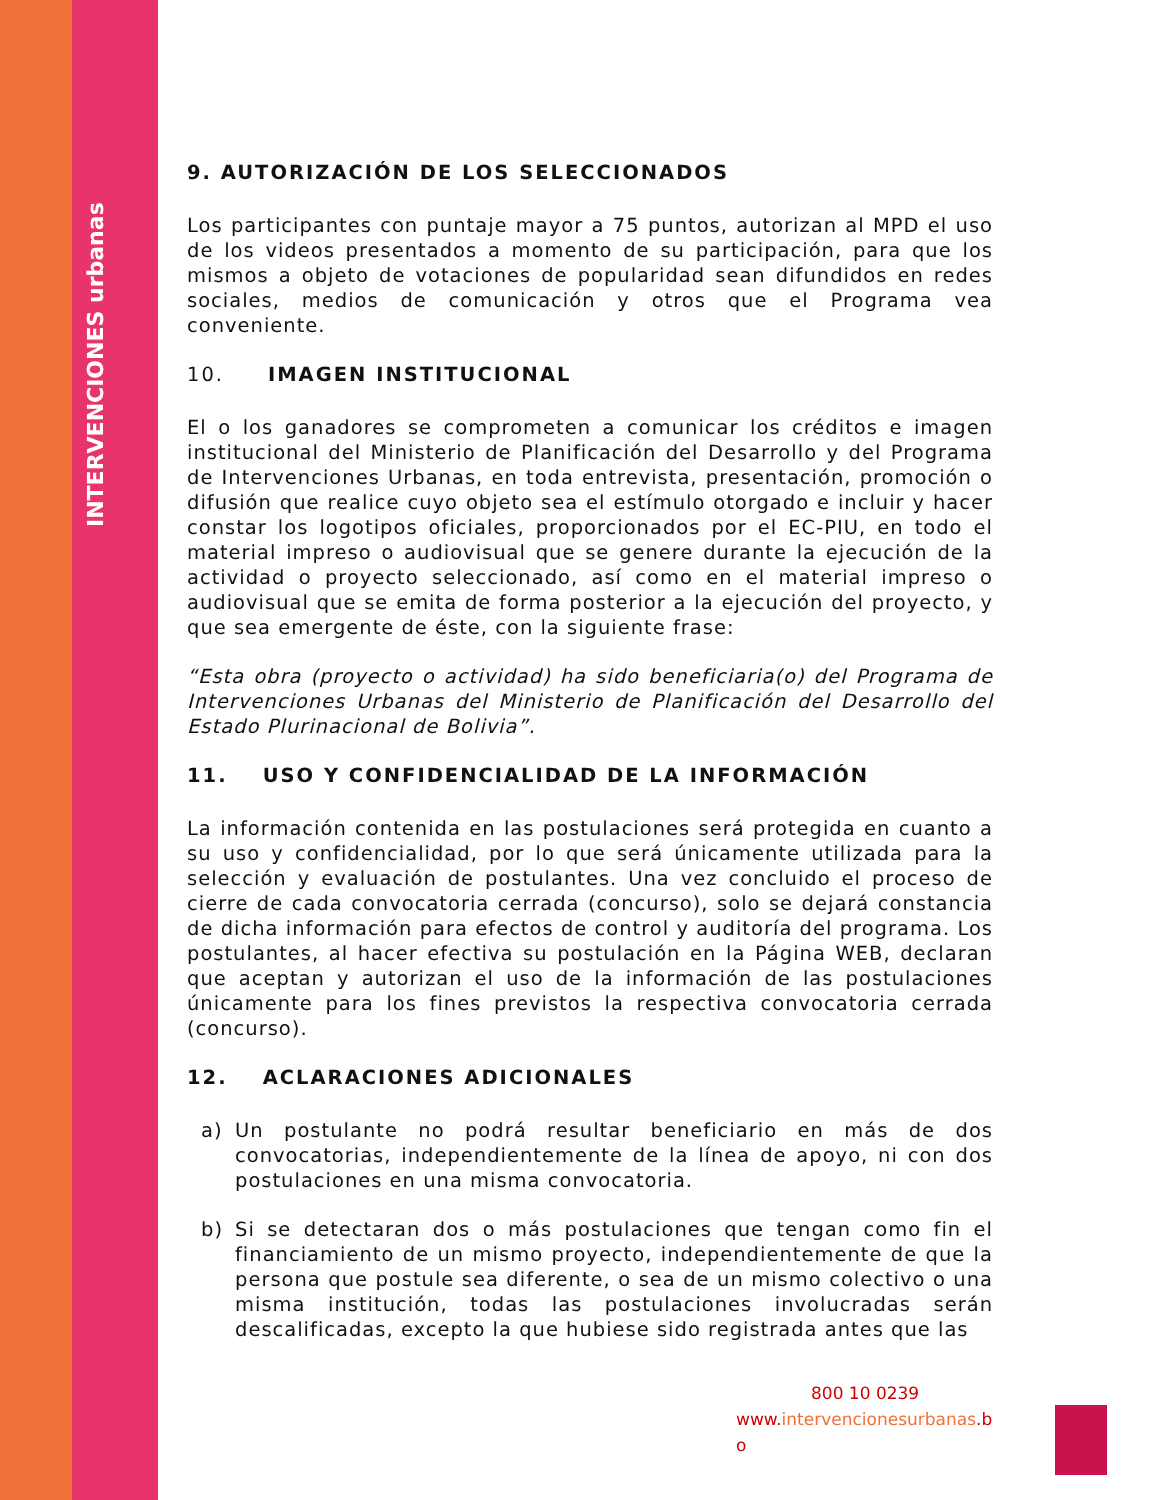INTERVENCIONES urbanas
9. AUTORIZACIÓN DE LOS SELECCIONADOS
Los participantes con puntaje mayor a 75 puntos, autorizan al MPD el uso de los videos presentados a momento de su participación, para que los mismos a objeto de votaciones de popularidad sean difundidos en redes sociales, medios de comunicación y otros que el Programa vea conveniente.
10. IMAGEN INSTITUCIONAL
El o los ganadores se comprometen a comunicar los créditos e imagen institucional del Ministerio de Planificación del Desarrollo y del Programa de Intervenciones Urbanas, en toda entrevista, presentación, promoción o difusión que realice cuyo objeto sea el estímulo otorgado e incluir y hacer constar los logotipos oficiales, proporcionados por el EC-PIU, en todo el material impreso o audiovisual que se genere durante la ejecución de la actividad o proyecto seleccionado, así como en el material impreso o audiovisual que se emita de forma posterior a la ejecución del proyecto, y que sea emergente de éste, con la siguiente frase:
“Esta obra (proyecto o actividad) ha sido beneficiaria(o) del Programa de Intervenciones Urbanas del Ministerio de Planificación del Desarrollo del Estado Plurinacional de Bolivia”.
11. USO Y CONFIDENCIALIDAD DE LA INFORMACIÓN
La información contenida en las postulaciones será protegida en cuanto a su uso y confidencialidad, por lo que será únicamente utilizada para la selección y evaluación de postulantes. Una vez concluido el proceso de cierre de cada convocatoria cerrada (concurso), solo se dejará constancia de dicha información para efectos de control y auditoría del programa. Los postulantes, al hacer efectiva su postulación en la Página WEB, declaran que aceptan y autorizan el uso de la información de las postulaciones únicamente para los fines previstos la respectiva convocatoria cerrada (concurso).
12. ACLARACIONES ADICIONALES
a) Un postulante no podrá resultar beneficiario en más de dos convocatorias, independientemente de la línea de apoyo, ni con dos postulaciones en una misma convocatoria.
b) Si se detectaran dos o más postulaciones que tengan como fin el financiamiento de un mismo proyecto, independientemente de que la persona que postule sea diferente, o sea de un mismo colectivo o una misma institución, todas las postulaciones involucradas serán descalificadas, excepto la que hubiese sido registrada antes que las
800 10 0239
www.intervencionesurbanas.b
o